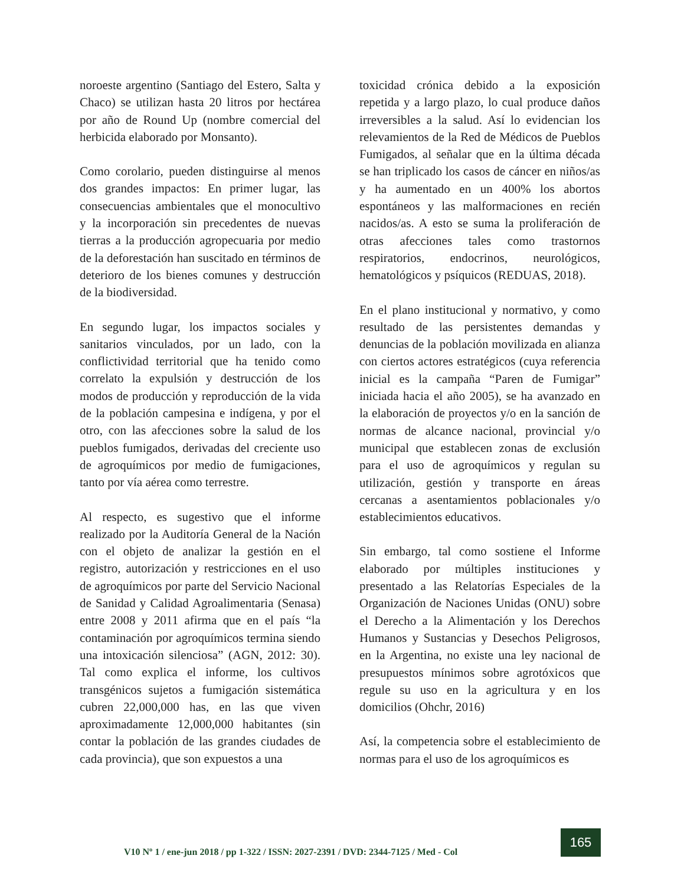noroeste argentino (Santiago del Estero, Salta y Chaco) se utilizan hasta 20 litros por hectárea por año de Round Up (nombre comercial del herbicida elaborado por Monsanto).
Como corolario, pueden distinguirse al menos dos grandes impactos: En primer lugar, las consecuencias ambientales que el monocultivo y la incorporación sin precedentes de nuevas tierras a la producción agropecuaria por medio de la deforestación han suscitado en términos de deterioro de los bienes comunes y destrucción de la biodiversidad.
En segundo lugar, los impactos sociales y sanitarios vinculados, por un lado, con la conflictividad territorial que ha tenido como correlato la expulsión y destrucción de los modos de producción y reproducción de la vida de la población campesina e indígena, y por el otro, con las afecciones sobre la salud de los pueblos fumigados, derivadas del creciente uso de agroquímicos por medio de fumigaciones, tanto por vía aérea como terrestre.
Al respecto, es sugestivo que el informe realizado por la Auditoría General de la Nación con el objeto de analizar la gestión en el registro, autorización y restricciones en el uso de agroquímicos por parte del Servicio Nacional de Sanidad y Calidad Agroalimentaria (Senasa) entre 2008 y 2011 afirma que en el país “la contaminación por agroquímicos termina siendo una intoxicación silenciosa” (AGN, 2012: 30). Tal como explica el informe, los cultivos transgénicos sujetos a fumigación sistemática cubren 22,000,000 has, en las que viven aproximadamente 12,000,000 habitantes (sin contar la población de las grandes ciudades de cada provincia), que son expuestos a una
toxicidad crónica debido a la exposición repetida y a largo plazo, lo cual produce daños irreversibles a la salud. Así lo evidencian los relevamientos de la Red de Médicos de Pueblos Fumigados, al señalar que en la última década se han triplicado los casos de cáncer en niños/as y ha aumentado en un 400% los abortos espontáneos y las malformaciones en recién nacidos/as. A esto se suma la proliferación de otras afecciones tales como trastornos respiratorios, endocrinos, neurológicos, hematológicos y psíquicos (REDUAS, 2018).
En el plano institucional y normativo, y como resultado de las persistentes demandas y denuncias de la población movilizada en alianza con ciertos actores estratégicos (cuya referencia inicial es la campaña “Paren de Fumigar” iniciada hacia el año 2005), se ha avanzado en la elaboración de proyectos y/o en la sanción de normas de alcance nacional, provincial y/o municipal que establecen zonas de exclusión para el uso de agroquímicos y regulan su utilización, gestión y transporte en áreas cercanas a asentamientos poblacionales y/o establecimientos educativos.
Sin embargo, tal como sostiene el Informe elaborado por múltiples instituciones y presentado a las Relatorías Especiales de la Organización de Naciones Unidas (ONU) sobre el Derecho a la Alimentación y los Derechos Humanos y Sustancias y Desechos Peligrosos, en la Argentina, no existe una ley nacional de presupuestos mínimos sobre agrotóxicos que regule su uso en la agricultura y en los domicilios (Ohchr, 2016)
Así, la competencia sobre el establecimiento de normas para el uso de los agroquímicos es
V10 Nº 1 / ene-jun 2018 / pp 1-322 / ISSN: 2027-2391 / DVD: 2344-7125 / Med - Col
165